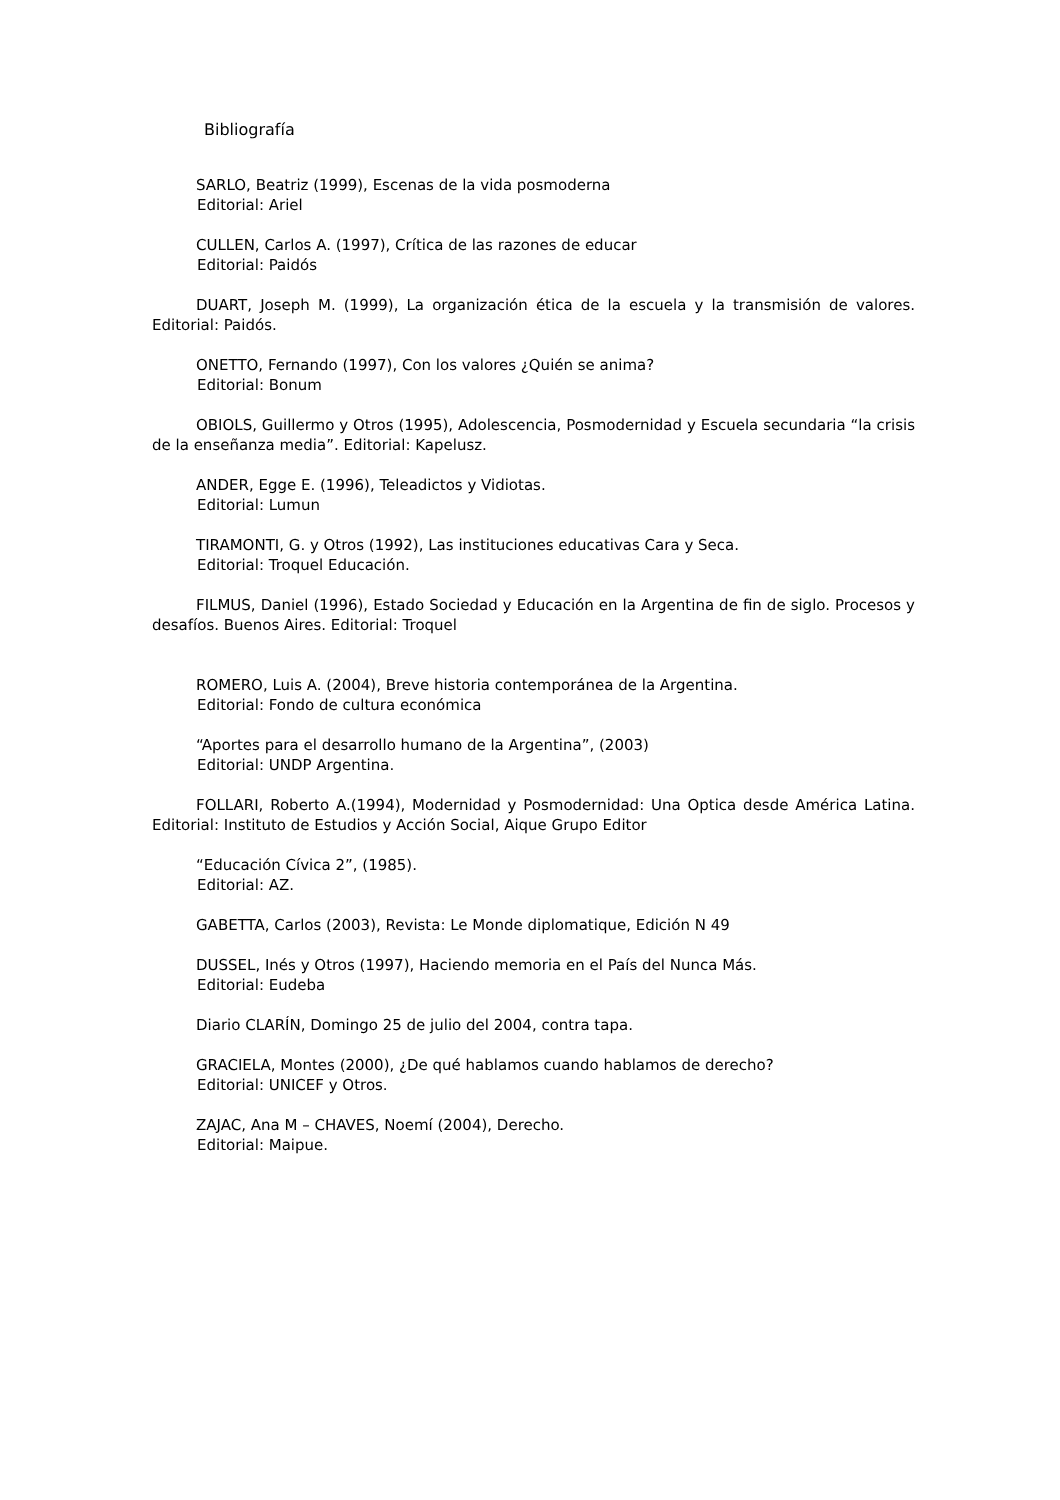Bibliografía
SARLO, Beatriz (1999), Escenas de la vida posmoderna
   Editorial: Ariel
CULLEN, Carlos A. (1997), Crítica de las razones de educar
   Editorial: Paidós
DUART, Joseph M. (1999), La organización ética de la escuela y la transmisión de valores. Editorial: Paidós.
ONETTO, Fernando (1997), Con los valores ¿Quién se anima?
   Editorial: Bonum
OBIOLS, Guillermo y Otros (1995), Adolescencia, Posmodernidad y Escuela secundaria “la crisis de la enseñanza media”. Editorial: Kapelusz.
ANDER, Egge E. (1996), Teleadictos y Vidiotas.
   Editorial: Lumun
TIRAMONTI, G. y Otros (1992), Las instituciones educativas Cara y Seca.
   Editorial: Troquel Educación.
FILMUS, Daniel (1996), Estado Sociedad y Educación en la Argentina de fin de siglo. Procesos y desafíos. Buenos Aires. Editorial: Troquel
ROMERO, Luis A. (2004), Breve historia contemporánea de la Argentina.
   Editorial: Fondo de cultura económica
“Aportes para el desarrollo humano de la Argentina”, (2003)
   Editorial: UNDP Argentina.
FOLLARI, Roberto A.(1994), Modernidad y Posmodernidad: Una Optica desde América Latina. Editorial: Instituto de Estudios y Acción Social, Aique Grupo Editor
“Educación Cívica 2”, (1985).
   Editorial: AZ.
GABETTA, Carlos (2003), Revista: Le Monde diplomatique, Edición N 49
DUSSEL, Inés y Otros (1997), Haciendo memoria en el País del Nunca Más.
   Editorial: Eudeba
Diario CLARÍN, Domingo 25 de julio del 2004, contra tapa.
GRACIELA, Montes (2000), ¿De qué hablamos cuando hablamos de derecho?
   Editorial: UNICEF y Otros.
ZAJAC, Ana M – CHAVES, Noemí (2004), Derecho.
   Editorial: Maipue.